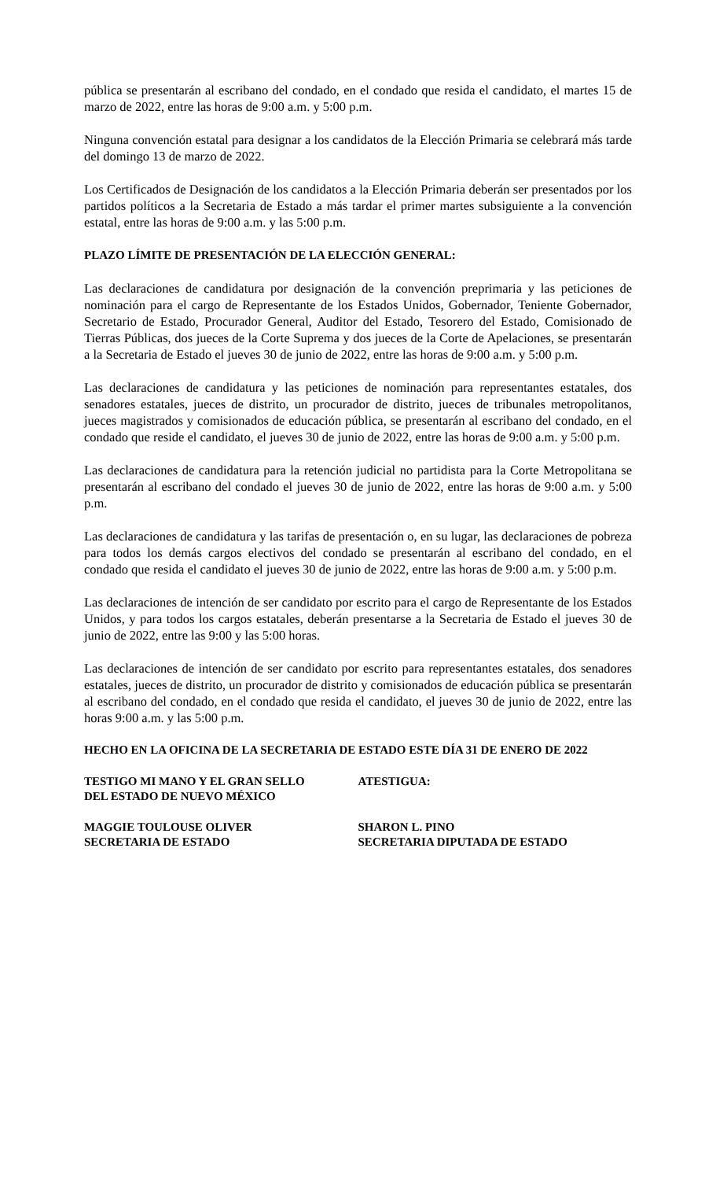pública se presentarán al escribano del condado, en el condado que resida el candidato, el martes 15 de marzo de 2022, entre las horas de 9:00 a.m. y 5:00 p.m.
Ninguna convención estatal para designar a los candidatos de la Elección Primaria se celebrará más tarde del domingo 13 de marzo de 2022.
Los Certificados de Designación de los candidatos a la Elección Primaria deberán ser presentados por los partidos políticos a la Secretaria de Estado a más tardar el primer martes subsiguiente a la convención estatal, entre las horas de 9:00 a.m. y las 5:00 p.m.
PLAZO LÍMITE DE PRESENTACIÓN DE LA ELECCIÓN GENERAL:
Las declaraciones de candidatura por designación de la convención preprimaria y las peticiones de nominación para el cargo de Representante de los Estados Unidos, Gobernador, Teniente Gobernador, Secretario de Estado, Procurador General, Auditor del Estado, Tesorero del Estado, Comisionado de Tierras Públicas, dos jueces de la Corte Suprema y dos jueces de la Corte de Apelaciones, se presentarán a la Secretaria de Estado el jueves 30 de junio de 2022, entre las horas de 9:00 a.m. y 5:00 p.m.
Las declaraciones de candidatura y las peticiones de nominación para representantes estatales, dos senadores estatales, jueces de distrito, un procurador de distrito, jueces de tribunales metropolitanos, jueces magistrados y comisionados de educación pública, se presentarán al escribano del condado, en el condado que reside el candidato, el jueves 30 de junio de 2022, entre las horas de 9:00 a.m. y 5:00 p.m.
Las declaraciones de candidatura para la retención judicial no partidista para la Corte Metropolitana se presentarán al escribano del condado el jueves 30 de junio de 2022, entre las horas de 9:00 a.m. y 5:00 p.m.
Las declaraciones de candidatura y las tarifas de presentación o, en su lugar, las declaraciones de pobreza para todos los demás cargos electivos del condado se presentarán al escribano del condado, en el condado que resida el candidato el jueves 30 de junio de 2022, entre las horas de 9:00 a.m. y 5:00 p.m.
Las declaraciones de intención de ser candidato por escrito para el cargo de Representante de los Estados Unidos, y para todos los cargos estatales, deberán presentarse a la Secretaria de Estado el jueves 30 de junio de 2022, entre las 9:00 y las 5:00 horas.
Las declaraciones de intención de ser candidato por escrito para representantes estatales, dos senadores estatales, jueces de distrito, un procurador de distrito y comisionados de educación pública se presentarán al escribano del condado, en el condado que resida el candidato, el jueves 30 de junio de 2022, entre las horas 9:00 a.m. y las 5:00 p.m.
HECHO EN LA OFICINA DE LA SECRETARIA DE ESTADO ESTE DÍA 31 DE ENERO DE 2022
TESTIGO MI MANO Y EL GRAN SELLO
DEL ESTADO DE NUEVO MÉXICO
ATESTIGUA:
MAGGIE TOULOUSE OLIVER
SECRETARIA DE ESTADO
SHARON L. PINO
SECRETARIA DIPUTADA DE ESTADO